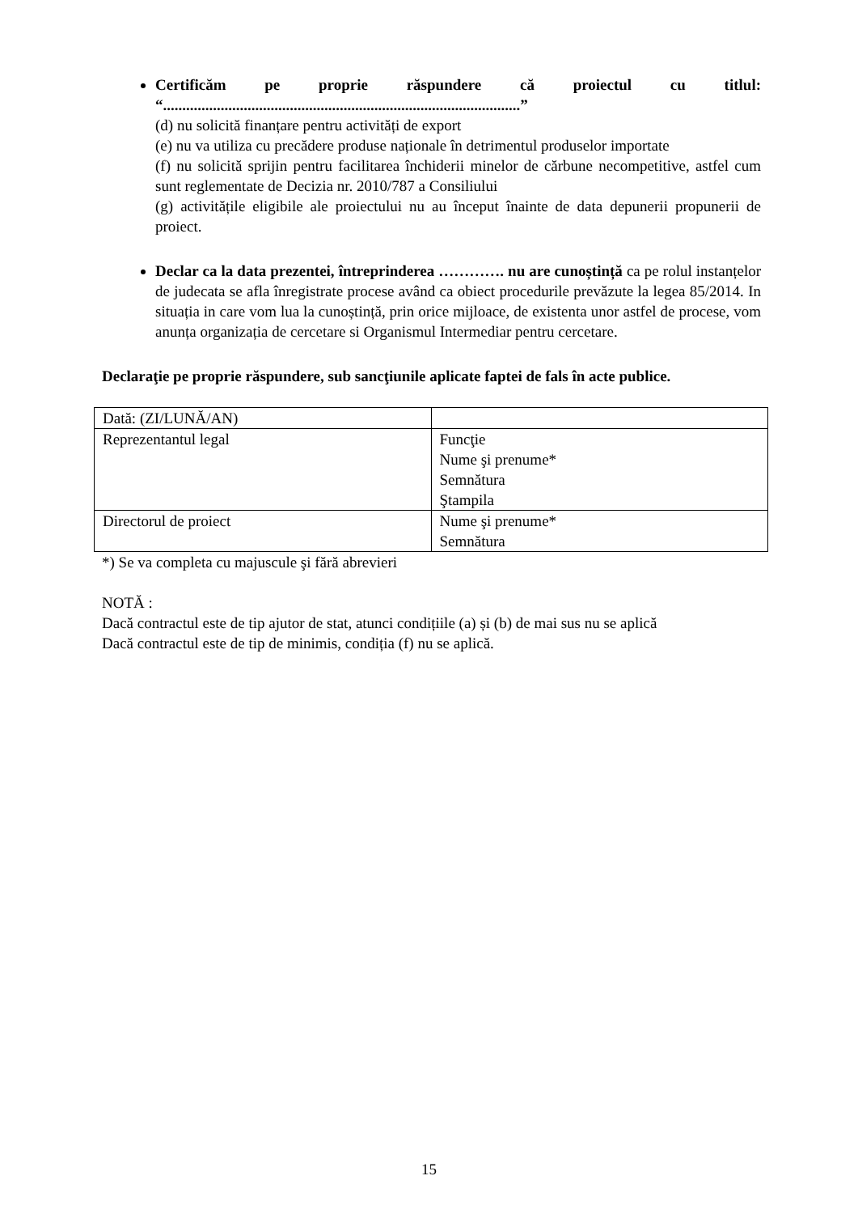Certificăm pe proprie răspundere că proiectul cu titlul: “.............................................................................................”
(d) nu solicită finanțare pentru activități de export
(e) nu va utiliza cu precădere produse naționale în detrimentul produselor importate
(f) nu solicită sprijin pentru facilitarea închiderii minelor de cărbune necompetitive, astfel cum sunt reglementate de Decizia nr. 2010/787 a Consiliului
(g) activitățile eligibile ale proiectului nu au început înainte de data depunerii propunerii de proiect.
Declar ca la data prezentei, întreprinderea …………. nu are cunoștință ca pe rolul instanțelor de judecata se afla înregistrate procese având ca obiect procedurile prevăzute la legea 85/2014. In situația in care vom lua la cunoștință, prin orice mijloace, de existenta unor astfel de procese, vom anunța organizația de cercetare si Organismul Intermediar pentru cercetare.
Declaraţie pe proprie răspundere, sub sancţiunile aplicate faptei de fals în acte publice.
| Dată: (ZI/LUNĂ/AN) | |
| Reprezentantul legal | Funcţie Nume şi prenume* Semnătura Ştampila |
| Directorul de proiect | Nume şi prenume* Semnătura |
*) Se va completa cu majuscule şi fără abrevieri
NOTĂ :
Dacă contractul este de tip ajutor de stat, atunci condițiile (a) și (b) de mai sus nu se aplică
Dacă contractul este de tip de minimis, condiția (f) nu se aplică.
15